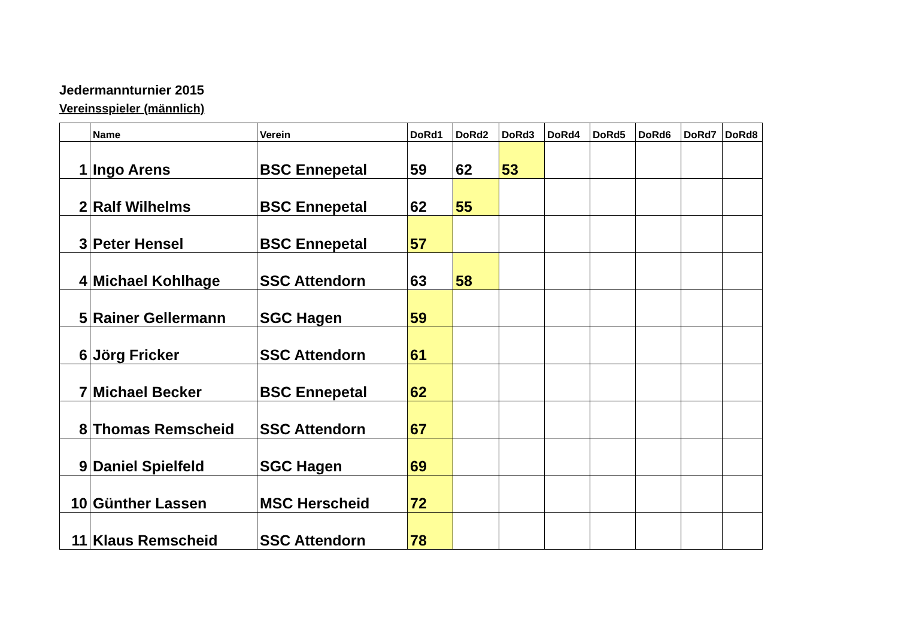Jedermannturnier 2015
Vereinsspieler (männlich)
| | Name | Verein | DoRd1 | DoRd2 | DoRd3 | DoRd4 | DoRd5 | DoRd6 | DoRd7 | DoRd8 |
| --- | --- | --- | --- | --- | --- | --- | --- | --- | --- | --- |
| 1 | Ingo Arens | BSC Ennepetal | 59 | 62 | 53 | | | | | |
| 2 | Ralf Wilhelms | BSC Ennepetal | 62 | 55 | | | | | | |
| 3 | Peter Hensel | BSC Ennepetal | 57 | | | | | | | |
| 4 | Michael Kohlhage | SSC Attendorn | 63 | 58 | | | | | | |
| 5 | Rainer Gellermann | SGC Hagen | 59 | | | | | | | |
| 6 | Jörg Fricker | SSC Attendorn | 61 | | | | | | | |
| 7 | Michael Becker | BSC Ennepetal | 62 | | | | | | | |
| 8 | Thomas Remscheid | SSC Attendorn | 67 | | | | | | | |
| 9 | Daniel Spielfeld | SGC Hagen | 69 | | | | | | | |
| 10 | Günther Lassen | MSC Herscheid | 72 | | | | | | | |
| 11 | Klaus Remscheid | SSC Attendorn | 78 | | | | | | | |